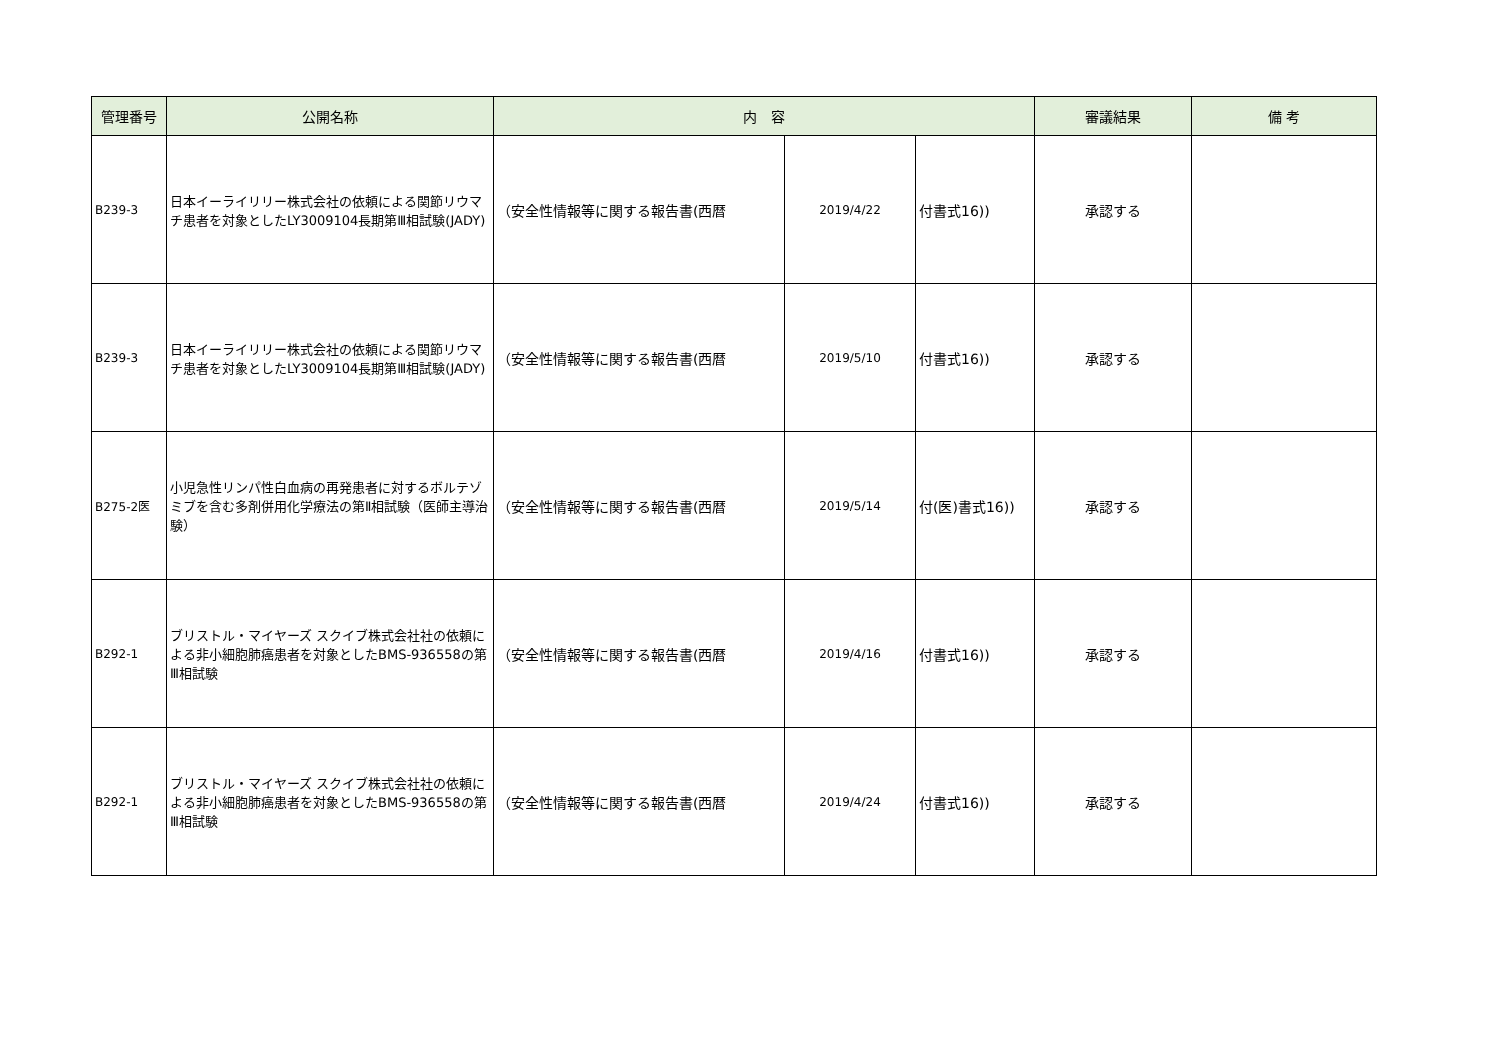| 管理番号 | 公開名称 | 内 容 | | | 審議結果 | 備 考 |
| --- | --- | --- | --- | --- | --- | --- |
| B239-3 | 日本イーライリリー株式会社の依頼による関節リウマチ患者を対象としたLY3009104長期第Ⅲ相試験(JADY) | （安全性情報等に関する報告書(西暦 | 2019/4/22 | 付書式16)) | 承認する | |
| B239-3 | 日本イーライリリー株式会社の依頼による関節リウマチ患者を対象としたLY3009104長期第Ⅲ相試験(JADY) | （安全性情報等に関する報告書(西暦 | 2019/5/10 | 付書式16)) | 承認する | |
| B275-2医 | 小児急性リンパ性白血病の再発患者に対するボルテゾミブを含む多剤併用化学療法の第Ⅱ相試験（医師主導治験） | （安全性情報等に関する報告書(西暦 | 2019/5/14 | 付(医)書式16)) | 承認する | |
| B292-1 | ブリストル・マイヤーズ スクイブ株式会社社の依頼による非小細胞肺癌患者を対象としたBMS-936558の第Ⅲ相試験 | （安全性情報等に関する報告書(西暦 | 2019/4/16 | 付書式16)) | 承認する | |
| B292-1 | ブリストル・マイヤーズ スクイブ株式会社社の依頼による非小細胞肺癌患者を対象としたBMS-936558の第Ⅲ相試験 | （安全性情報等に関する報告書(西暦 | 2019/4/24 | 付書式16)) | 承認する | |